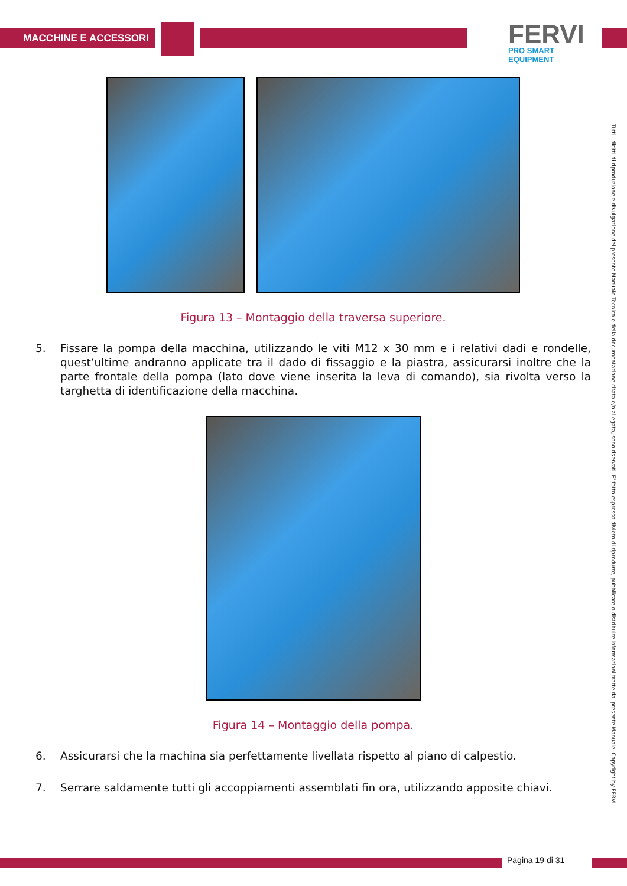MACCHINE E ACCESSORI
FERVI
PRO SMART EQUIPMENT
Figura 13 – Montaggio della traversa superiore.
5. Fissare la pompa della macchina, utilizzando le viti M12 x 30 mm e i relativi dadi e rondelle, quest’ultime andranno applicate tra il dado di fissaggio e la piastra, assicurarsi inoltre che la parte frontale della pompa (lato dove viene inserita la leva di comando), sia rivolta verso la targhetta di identificazione della macchina.
Figura 14 – Montaggio della pompa.
6. Assicurarsi che la machina sia perfettamente livellata rispetto al piano di calpestio.
7. Serrare saldamente tutti gli accoppiamenti assemblati fin ora, utilizzando apposite chiavi.
Tutti i diritti di riproduzione e divulgazione del presente Manuale Tecnico e della documentazione citata e/o allegata, sono riservati. E' fatto espresso divieto di riprodurre, pubblicare o distribuire informazioni tratte dal presente Manuale. Copyright by FERVI
Pagina 19 di 31